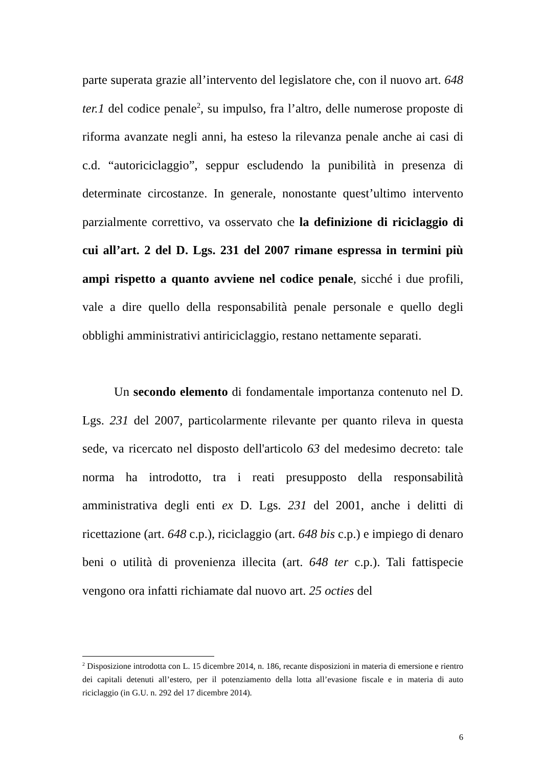parte superata grazie all’intervento del legislatore che, con il nuovo art. 648 ter.1 del codice penale<sup>2</sup>, su impulso, fra l’altro, delle numerose proposte di riforma avanzate negli anni, ha esteso la rilevanza penale anche ai casi di c.d. “autoriciclaggio”, seppur escludendo la punibilità in presenza di determinate circostanze. In generale, nonostante quest’ultimo intervento parzialmente correttivo, va osservato che la definizione di riciclaggio di cui all’art. 2 del D. Lgs. 231 del 2007 rimane espressa in termini più ampi rispetto a quanto avviene nel codice penale, sicché i due profili, vale a dire quello della responsabilità penale personale e quello degli obblighi amministrativi antiriciclaggio, restano nettamente separati.
Un secondo elemento di fondamentale importanza contenuto nel D. Lgs. 231 del 2007, particolarmente rilevante per quanto rileva in questa sede, va ricercato nel disposto dell'articolo 63 del medesimo decreto: tale norma ha introdotto, tra i reati presupposto della responsabilità amministrativa degli enti ex D. Lgs. 231 del 2001, anche i delitti di ricettazione (art. 648 c.p.), riciclaggio (art. 648 bis c.p.) e impiego di denaro beni o utilità di provenienza illecita (art. 648 ter c.p.). Tali fattispecie vengono ora infatti richiamate dal nuovo art. 25 octies del
<sup>2</sup> Disposizione introdotta con L. 15 dicembre 2014, n. 186, recante disposizioni in materia di emersione e rientro dei capitali detenuti all’estero, per il potenziamento della lotta all’evasione fiscale e in materia di auto riciclaggio (in G.U. n. 292 del 17 dicembre 2014).
6